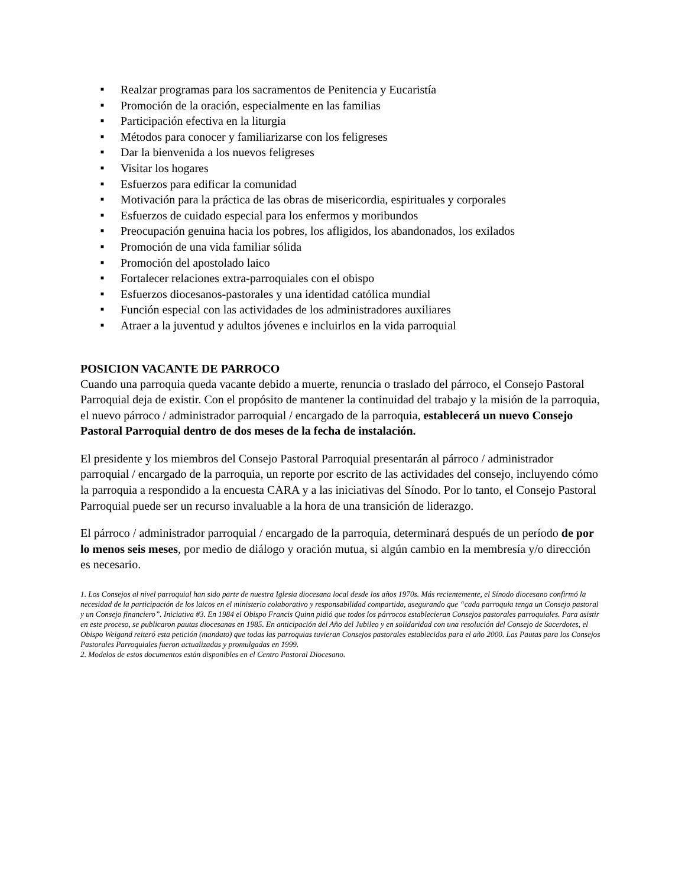■ Realzar programas para los sacramentos de Penitencia y Eucaristía
■ Promoción de la oración, especialmente en las familias
■ Participación efectiva en la liturgia
■ Métodos para conocer y familiarizarse con los feligreses
■ Dar la bienvenida a los nuevos feligreses
■ Visitar los hogares
■ Esfuerzos para edificar la comunidad
■ Motivación para la práctica de las obras de misericordia, espirituales y corporales
■ Esfuerzos de cuidado especial para los enfermos y moribundos
■ Preocupación genuina hacia los pobres, los afligidos, los abandonados, los exilados
■ Promoción de una vida familiar sólida
■ Promoción del apostolado laico
■ Fortalecer relaciones extra-parroquiales con el obispo
■ Esfuerzos diocesanos-pastorales y una identidad católica mundial
■ Función especial con las actividades de los administradores auxiliares
■ Atraer a la juventud y adultos jóvenes e incluirlos en la vida parroquial
POSICION VACANTE DE PARROCO
Cuando una parroquia queda vacante debido a muerte, renuncia o traslado del párroco, el Consejo Pastoral Parroquial deja de existir. Con el propósito de mantener la continuidad del trabajo y la misión de la parroquia, el nuevo párroco / administrador parroquial / encargado de la parroquia, establecerá un nuevo Consejo Pastoral Parroquial dentro de dos meses de la fecha de instalación.
El presidente y los miembros del Consejo Pastoral Parroquial presentarán al párroco / administrador parroquial / encargado de la parroquia, un reporte por escrito de las actividades del consejo, incluyendo cómo la parroquia a respondido a la encuesta CARA y a las iniciativas del Sínodo. Por lo tanto, el Consejo Pastoral Parroquial puede ser un recurso invaluable a la hora de una transición de liderazgo.
El párroco / administrador parroquial / encargado de la parroquia, determinará después de un período de por lo menos seis meses, por medio de diálogo y oración mutua, si algún cambio en la membresía y/o dirección es necesario.
1. Los Consejos al nivel parroquial han sido parte de nuestra Iglesia diocesana local desde los años 1970s. Más recientemente, el Sínodo diocesano confirmó la necesidad de la participación de los laicos en el ministerio colaborativo y responsabilidad compartida, asegurando que “cada parroquia tenga un Consejo pastoral y un Consejo financiero”. Iniciativa #3. En 1984 el Obispo Francis Quinn pidió que todos los párrocos establecieran Consejos pastorales parroquiales. Para asistir en este proceso, se publicaron pautas diocesanas en 1985. En anticipación del Año del Jubileo y en solidaridad con una resolución del Consejo de Sacerdotes, el Obispo Weigand reiteró esta petición (mandato) que todas las parroquias tuvieran Consejos pastorales establecidos para el año 2000. Las Pautas para los Consejos Pastorales Parroquiales fueron actualizadas y promulgadas en 1999.
2. Modelos de estos documentos están disponibles en el Centro Pastoral Diocesano.